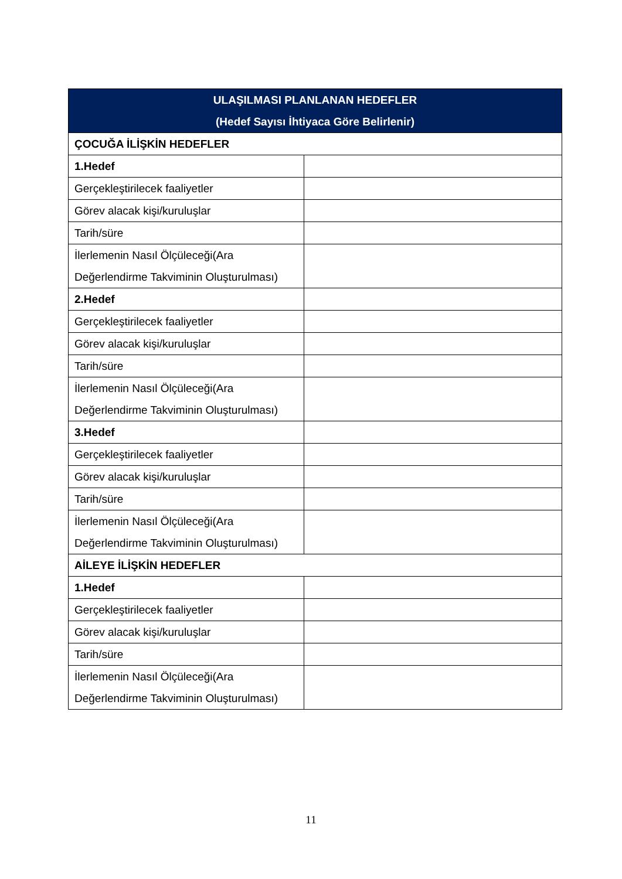| ULAŞILMASI PLANLANAN HEDEFLER (Hedef Sayısı İhtiyaca Göre Belirlenir) | |
| --- | --- |
| ÇOCUĞA İLİŞKİN HEDEFLER | |
| 1.Hedef | |
| Gerçekleştirilecek faaliyetler | |
| Görev alacak kişi/kuruluşlar | |
| Tarih/süre | |
| İlerlemenin Nasıl Ölçüleceği(Ara Değerlendirme Takviminin Oluşturulması) | |
| 2.Hedef | |
| Gerçekleştirilecek faaliyetler | |
| Görev alacak kişi/kuruluşlar | |
| Tarih/süre | |
| İlerlemenin Nasıl Ölçüleceği(Ara Değerlendirme Takviminin Oluşturulması) | |
| 3.Hedef | |
| Gerçekleştirilecek faaliyetler | |
| Görev alacak kişi/kuruluşlar | |
| Tarih/süre | |
| İlerlemenin Nasıl Ölçüleceği(Ara Değerlendirme Takviminin Oluşturulması) | |
| AİLEYE İLİŞKİN HEDEFLER | |
| 1.Hedef | |
| Gerçekleştirilecek faaliyetler | |
| Görev alacak kişi/kuruluşlar | |
| Tarih/süre | |
| İlerlemenin Nasıl Ölçüleceği(Ara Değerlendirme Takviminin Oluşturulması) | |
11